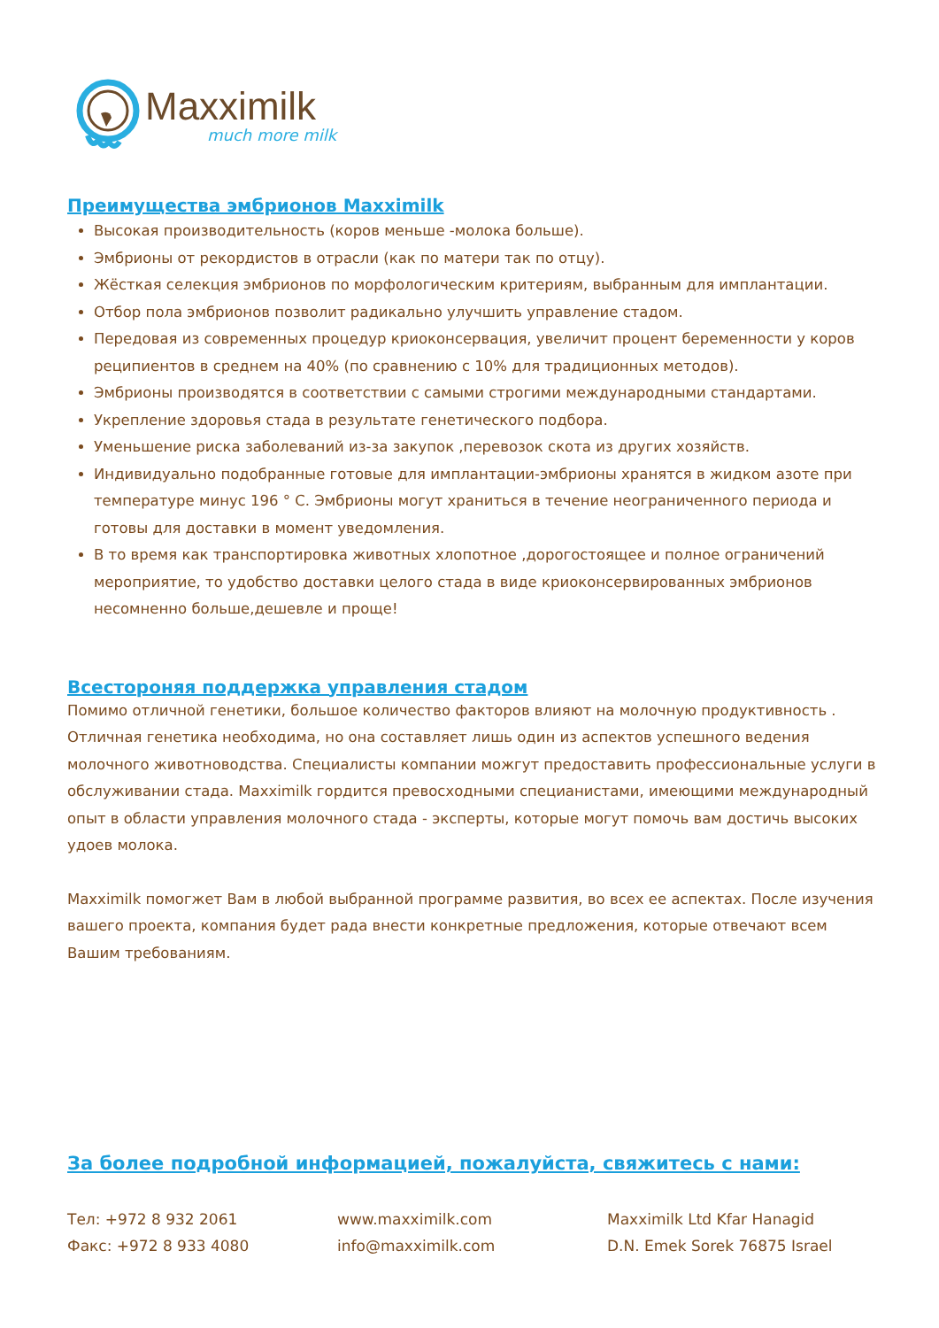Maxximilk
much more milk
Преимущества эмбрионов Maxximilk
Высокая производительность (коров меньше -молока больше).
Эмбрионы от рекордистов в отрасли (как по матери так по отцу).
Жёсткая селекция эмбрионов по морфологическим критериям, выбранным для имплантации.
Отбор пола эмбрионов позволит радикально улучшить управление стадом.
Передовая из современных процедур криоконсервация, увеличит процент беременности у коров реципиентов в среднем на 40% (по сравнению с 10% для традиционных методов).
Эмбрионы производятся в соответствии с самыми строгими международными стандартами.
Укрепление здоровья стада в результате генетического подбора.
Уменьшение риска заболеваний из-за закупок ,перевозок скота из других хозяйств.
Индивидуально подобранные готовые для имплантации-эмбрионы хранятся в жидком азоте при температуре минус 196 ° C. Эмбрионы могут храниться в течение неограниченного периода и готовы для доставки в момент уведомления.
В то время как транспортировка животных хлопотное ,дорогостоящее и полное ограничений мероприятие, то удобство доставки целого стада в виде криоконсервированных эмбрионов несомненно больше,дешевле и проще!
Всестороняя поддержка управления стадом
Помимо отличной генетики, большое количество факторов влияют на молочную продуктивность . Отличная генетика необходима, но она составляет лишь один из аспектов успешного ведения молочного животноводства. Специалисты компании можгут предоставить профессиональные услуги в обслуживании стада. Maxximilk гордится превосходными специанистами, имеющими международный опыт в области управления молочного стада - эксперты, которые могут помочь вам достичь высоких удоев молока.
Maxximilk помогжет Вам в любой выбранной программе развития, во всех ее аспектах. После изучения вашего проекта, компания будет рада внести конкретные предложения, которые отвечают всем Вашим требованиям.
За более подробной информацией, пожалуйста, свяжитесь с нами:
Тел: +972 8 932 2061
Факс: +972 8 933 4080
www.maxximilk.com
info@maxximilk.com
Maxximilk Ltd Kfar Hanagid
D.N. Emek Sorek 76875 Israel